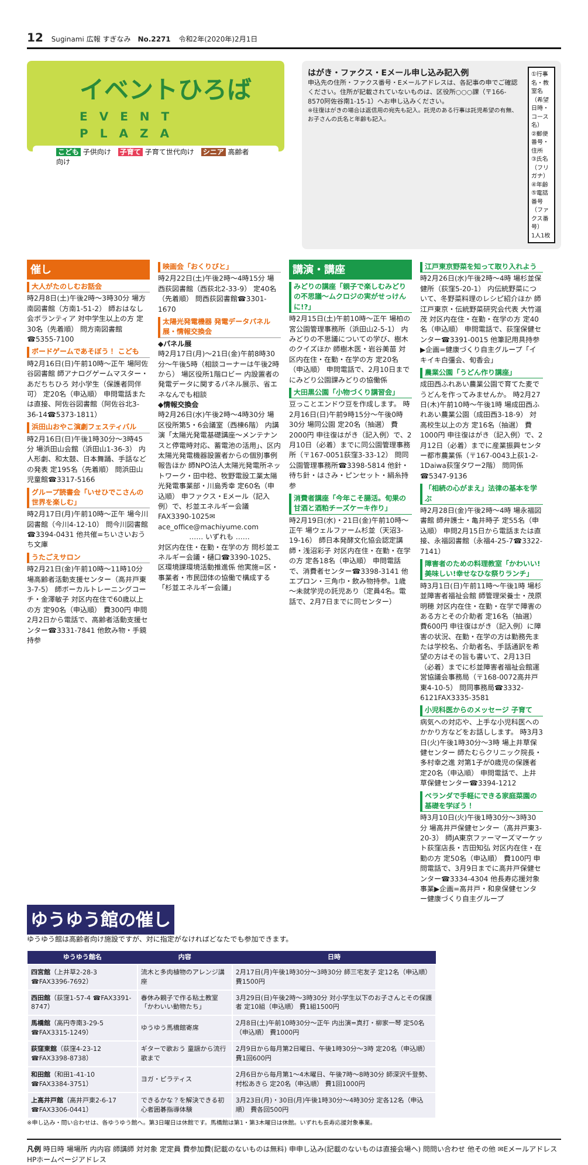12 Suginami 広報 すぎなみ　No.2271 令和2年(2020年)2月1日
イベントひろば
EVENT PLAZA
こども 子供向け　子育て 子育て世代向け　シニア 高齢者向け
はがき・ファクス・Eメール申し込み記入例
申込先の住所・ファクス番号・Eメールアドレスは、各記事の申でご確認ください。住所が記載されていないものは、区役所○○○課（〒166-8570阿佐谷南1-15-1）へお申し込みください。
※往復はがきの場合は返信用の宛先も記入。託児のある行事は託児希望の有無、お子さんの氏名と年齢も記入。
①行事名・教室名
（希望日時・コース名）
②郵便番号・住所
③氏名（フリガナ）
④年齢
⑤電話番号
（ファクス番号）
1人1枚
催し
大人がたのしむお話会
時2月8日(土)午後2時～3時30分 場方南図書館（方南1-51-2） 師おはなし会ボランティア 対中学生以上の方 定30名（先着順） 問方南図書館☎5355-7100
ボードゲームであそぼう！ こども
時2月16日(日)午前10時～正午 場阿佐谷図書館 師アナログゲームマスター・あだちちひろ 対小学生（保護者同伴可） 定20名（申込順） 申問電話または直接、阿佐谷図書館（阿佐谷北3-36-14☎5373-1811）
浜田山おやこ演劇フェスティバル
時2月16日(日)午後1時30分～3時45分 場浜田山会館（浜田山1-36-3） 内人形劇、和太鼓、日本舞踊、手話などの発表 定195名（先着順） 問浜田山児童館☎3317-5166
グループ読書会「いせひでこさんの世界を楽しむ」
時2月17日(月)午前10時～正午 場今川図書館（今川4-12-10） 問今川図書館☎3394-0431 他共催=ちいさいおうち文庫
うたごえサロン
時2月21日(金)午前10時～11時10分 場高齢者活動支援センター（高井戸東3-7-5） 師ボーカルトレーニングコーチ・金澤敏子 対区内在住で60歳以上の方 定90名（申込順） 費300円 申問2月2日から電話で、高齢者活動支援センター☎3331-7841 他飲み物・手鏡持参
映画会「おくりびと」
時2月22日(土)午後2時～4時15分 場西荻図書館（西荻北2-33-9） 定40名（先着順） 問西荻図書館☎3301-1670
太陽光発電機器 発電データパネル展・情報交換会
◆パネル展
時2月17日(月)～21日(金)午前8時30分～午後5時（相談コーナーは午後2時から） 場区役所1階ロビー 内設置者の発電データに関するパネル展示、省エネなんでも相談
◆情報交換会
時2月26日(水)午後2時～4時30分 場区役所第5・6会議室（西棟6階） 内講演「太陽光発電基礎講座～メンテナンスと停電時対応、蓄電池の活用」、区内太陽光発電機器設置者からの個別事例報告ほか 師NPO法人太陽光発電所ネットワーク・田中稔、牧野電設工業太陽光発電事業部・川島秀幸 定60名（申込順） 申ファクス・Eメール（記入例）で、杉並エネルギー会議FAX3390-1025✉ace_office@machiyume.com
…… いずれも ……
対区内在住・在勤・在学の方 問杉並エネルギー会議・樋口☎3390-1025、区環境課環境活動推進係 他実施=区・事業者・市民団体の協働で構成する「杉並エネルギー会議」
講演・講座
みどりの講座「親子で楽しむみどりの不思議～ムクロジの実がせっけんに!?」
時2月15日(土)午前10時～正午 場柏の宮公園管理事務所（浜田山2-5-1） 内みどりの不思議についての学び、樹木のクイズほか 師樹木医・岩谷美苗 対区内在住・在勤・在学の方 定20名（申込順） 申問電話で、2月10日までにみどり公園課みどりの協働係
大田黒公園「小物づくり講習会」
豆っことエンドウ豆を作成します。 時2月16日(日)午前9時15分～午後0時30分 場同公園 定20名（抽選） 費2000円 申往復はがき（記入例）で、2月10日（必着）までに同公園管理事務所（〒167-0051荻窪3-33-12） 問同公園管理事務所☎3398-5814 他針・待ち針・はさみ・ピンセット・絹糸持参
消費者講座「今年こそ腸活。旬果の甘酒と酒粕チーズケーキ作り」
時2月19日(水)・21日(金)午前10時～正午 場ウェルファーム杉並（天沼3-19-16） 師日本発酵文化協会認定講師・浅沼彩子 対区内在住・在勤・在学の方 定各18名（申込順） 申問電話で、消費者センター☎3398-3141 他エプロン・三角巾・飲み物持参。1歳～未就学児の託児あり（定員4名。電話で、2月7日までに同センター）
江戸東京野菜を知って取り入れよう
時2月26日(水)午後2時～4時 場杉並保健所（荻窪5-20-1） 内伝統野菜について、冬野菜料理のレシピ紹介ほか 師江戸東京・伝統野菜研究会代表 大竹道茂 対区内在住・在勤・在学の方 定40名（申込順） 申問電話で、荻窪保健センター☎3391-0015 他筆記用具持参▶企画=健康づくり自主グループ「イキイキ白彊会、旬香会」
農業公園「うどん作り講座」
成田西ふれあい農業公園で育てた麦でうどんを作ってみませんか。 時2月27日(木)午前10時～午後1時 場成田西ふれあい農業公園（成田西3-18-9） 対高校生以上の方 定16名（抽選） 費1000円 申往復はがき（記入例）で、2月12日（必着）までに産業振興センター都市農業係（〒167-0043上荻1-2-1Daiwa荻窪タワー2階） 問同係☎5347-9136
「相続の心がまえ」法律の基本を学ぶ
時2月28日(金)午後2時～4時 場永福図書館 師弁護士・亀井時子 定55名（申込順） 申問2月15日から電話または直接、永福図書館（永福4-25-7☎3322-7141）
障害者のための料理教室「かわいい!美味しい!幸せなひな祭りランチ」
時3月1日(日)午前11時～午後1時 場杉並障害者福祉会館 師管理栄養士・茂原明穂 対区内在住・在勤・在学で障害のある方とその介助者 定16名（抽選） 費600円 申往復はがき（記入例）に障害の状況、在勤・在学の方は勤務先または学校名、介助者名、手話通訳を希望の方はその旨も書いて、2月13日（必着）までに杉並障害者福祉会館運営協議会事務局（〒168-0072高井戸東4-10-5） 問同事務局☎3332-6121FAX3335-3581
小児科医からのメッセージ 子育て
病気への対応や、上手な小児科医へのかかり方などをお話しします。 時3月3日(火)午後1時30分～3時 場上井草保健センター 師たむらクリニック院長・多村幸之進 対第1子が0歳児の保護者 定20名（申込順） 申問電話で、上井草保健センター☎3394-1212
ベランダで手軽にできる家庭菜園の基礎を学ぼう！
時3月10日(火)午後1時30分～3時30分 場高井戸保健センター（高井戸東3-20-3） 師JA東京ファーマーズマーケット荻窪店長・吉田知弘 対区内在住・在勤の方 定50名（申込順） 費100円 申問電話で、3月9日までに高井戸保健センター☎3334-4304 他長寿応援対象事業▶企画=高井戸・和泉保健センター健康づくり自主グループ
ゆうゆう館の催し
ゆうゆう館は高齢者向け施設ですが、対に指定がなければどなたでも参加できます。
| ゆうゆう館名 | 内容 | 日時 |
| --- | --- | --- |
| 四宮館 （上井草2-28-3 ☎FAX3396-7692） | 流木と多肉植物のアレンジ講座 | 2月17日(月)午後1時30分～3時30分 師三宅友子 定12名（申込順） 費1500円 |
| 西田館 （荻窪1-57-4 ☎FAX3391-8747） | 春休み親子で作る粘土教室「かわいい動物たち」 | 3月29日(日)午後2時～3時30分 対小学生以下のお子さんとその保護者 定10組（申込順） 費1組1500円 |
| 馬橋館 （高円寺南3-29-5 ☎FAX3315-1249） | ゆうゆう馬橋館寄席 | 2月8日(土)午前10時30分～正午 内出演=真打・柳家一琴 定50名（申込順） 費1000円 |
| 荻窪東館 （荻窪4-23-12 ☎FAX3398-8738） | ギターで歌おう 童謡から流行歌まで | 2月9日から毎月第2日曜日、午後1時30分～3時 定20名（申込順） 費1回600円 |
| 和田館 （和田1-41-10 ☎FAX3384-3751） | ヨガ・ピラティス | 2月6日から毎月第1～4木曜日、午後7時～8時30分 師深沢千登勢、村松あきら 定20名（申込順） 費1回1000円 |
| 上高井戸館 （高井戸東2-6-17 ☎FAX3306-0441） | できるかな？を解決できる初心者囲碁指導体験 | 3月23日(月)・30日(月)午後1時30分～4時30分 定各12名（申込順） 費各回500円 |
※申し込み・問い合わせは、各ゆうゆう館へ。第3日曜日は休館です。馬橋館は第1・第3木曜日は休館。いずれも長寿応援対象事業。
凡例 時日時 場場所 内内容 師講師 対対象 定定員 費参加費(記載のないものは無料) 申申し込み(記載のないものは直接会場へ) 問問い合わせ 他その他 ✉Eメールアドレス HPホームページアドレス